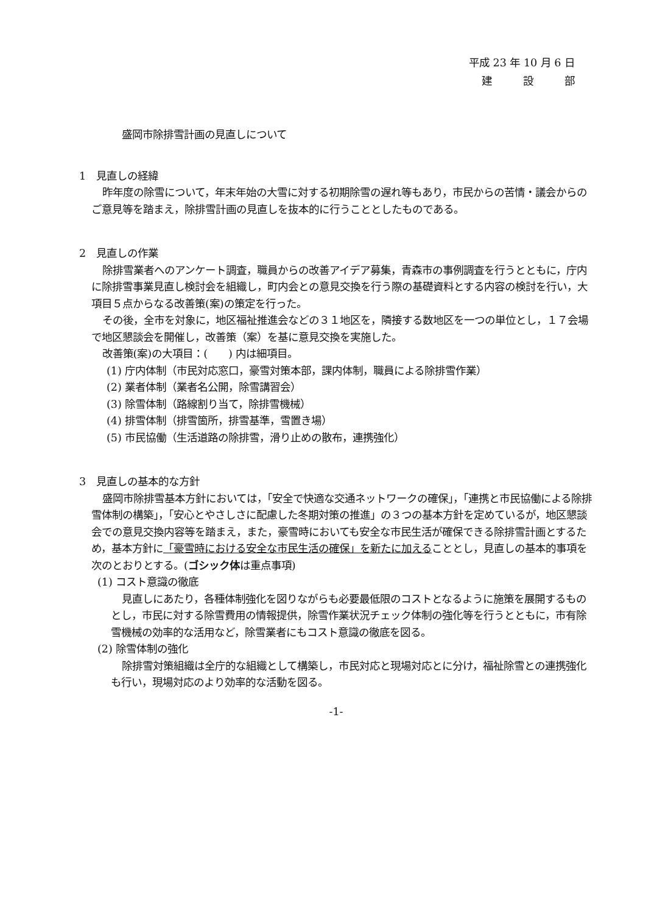平成 23 年 10 月 6 日
建　　　設　　　部
盛岡市除排雪計画の見直しについて
1　見直しの経緯
昨年度の除雪について，年末年始の大雪に対する初期除雪の遅れ等もあり，市民からの苦情・議会からのご意見等を踏まえ，除排雪計画の見直しを抜本的に行うこととしたものである。
2　見直しの作業
除排雪業者へのアンケート調査，職員からの改善アイデア募集，青森市の事例調査を行うとともに，庁内に除排雪事業見直し検討会を組織し，町内会との意見交換を行う際の基礎資料とする内容の検討を行い，大項目５点からなる改善策(案)の策定を行った。
その後，全市を対象に，地区福祉推進会などの３１地区を，隣接する数地区を一つの単位とし，１７会場で地区懇談会を開催し，改善策（案）を基に意見交換を実施した。
改善策(案)の大項目：(　　) 内は細項目。
(1) 庁内体制（市民対応窓口，豪雪対策本部，課内体制，職員による除排雪作業）
(2) 業者体制（業者名公開，除雪講習会）
(3) 除雪体制（路線割り当て，除排雪機械）
(4) 排雪体制（排雪箇所，排雪基準，雪置き場）
(5) 市民協働（生活道路の除排雪，滑り止めの散布，連携強化）
3　見直しの基本的な方針
盛岡市除排雪基本方針においては，「安全で快適な交通ネットワークの確保」，「連携と市民協働による除排雪体制の構築」，「安心とやさしさに配慮した冬期対策の推進」の３つの基本方針を定めているが，地区懇談会での意見交換内容等を踏まえ，また，豪雪時においても安全な市民生活が確保できる除排雪計画とするため，基本方針に「豪雪時における安全な市民生活の確保」を新たに加えることとし，見直しの基本的事項を次のとおりとする。(ゴシック体は重点事項)
(1) コスト意識の徹底
見直しにあたり，各種体制強化を図りながらも必要最低限のコストとなるように施策を展開するものとし，市民に対する除雪費用の情報提供，除雪作業状況チェック体制の強化等を行うとともに，市有除雪機械の効率的な活用など，除雪業者にもコスト意識の徹底を図る。
(2) 除雪体制の強化
除排雪対策組織は全庁的な組織として構築し，市民対応と現場対応とに分け，福祉除雪との連携強化も行い，現場対応のより効率的な活動を図る。
-1-